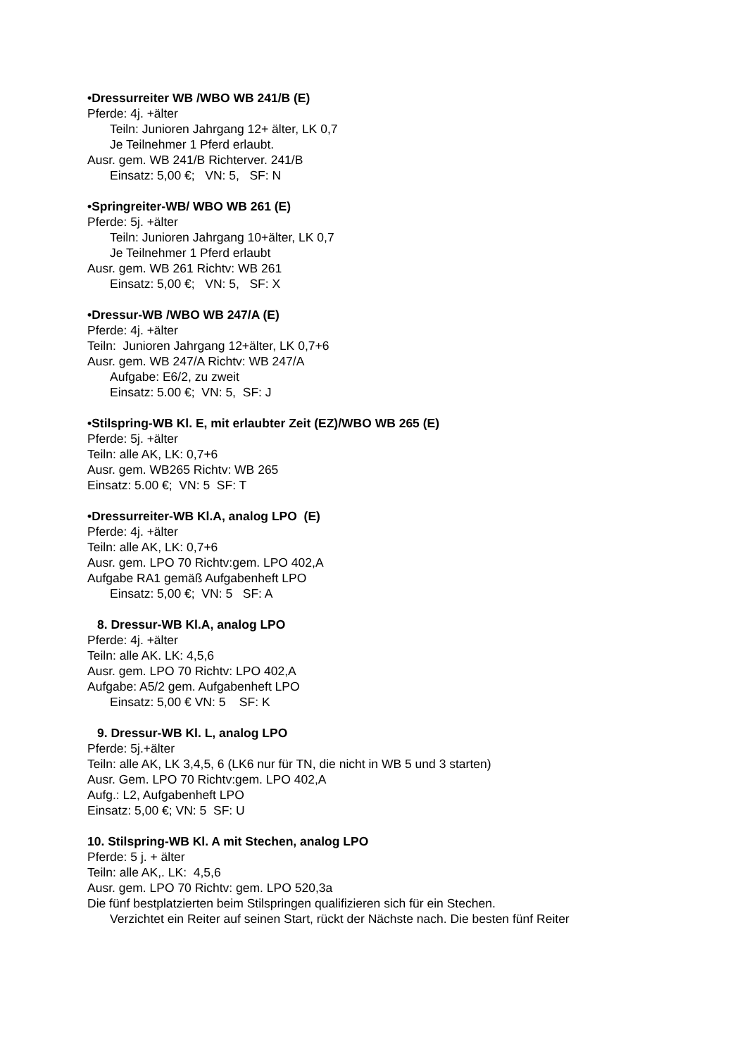•Dressurreiter WB /WBO WB 241/B (E)
Pferde: 4j. +älter
Teiln: Junioren Jahrgang 12+ älter, LK 0,7
Je Teilnehmer 1 Pferd erlaubt.
Ausr. gem. WB 241/B Richterver. 241/B
Einsatz: 5,00 €; VN: 5, SF: N
•Springreiter-WB/ WBO WB 261 (E)
Pferde: 5j. +älter
Teiln: Junioren Jahrgang 10+älter, LK 0,7
Je Teilnehmer 1 Pferd erlaubt
Ausr. gem. WB 261 Richtv: WB 261
Einsatz: 5,00 €; VN: 5, SF: X
•Dressur-WB /WBO WB 247/A (E)
Pferde: 4j. +älter
Teiln: Junioren Jahrgang 12+älter, LK 0,7+6
Ausr. gem. WB 247/A Richtv: WB 247/A
Aufgabe: E6/2, zu zweit
Einsatz: 5.00 €; VN: 5, SF: J
•Stilspring-WB Kl. E, mit erlaubter Zeit (EZ)/WBO WB 265 (E)
Pferde: 5j. +älter
Teiln: alle AK, LK: 0,7+6
Ausr. gem. WB265 Richtv: WB 265
Einsatz: 5.00 €; VN: 5 SF: T
•Dressurreiter-WB Kl.A, analog LPO (E)
Pferde: 4j. +älter
Teiln: alle AK, LK: 0,7+6
Ausr. gem. LPO 70 Richtv:gem. LPO 402,A
Aufgabe RA1 gemäß Aufgabenheft LPO
Einsatz: 5,00 €; VN: 5 SF: A
8. Dressur-WB Kl.A, analog LPO
Pferde: 4j. +älter
Teiln: alle AK. LK: 4,5,6
Ausr. gem. LPO 70 Richtv: LPO 402,A
Aufgabe: A5/2 gem. Aufgabenheft LPO
Einsatz: 5,00 € VN: 5 SF: K
9. Dressur-WB Kl. L, analog LPO
Pferde: 5j.+älter
Teiln: alle AK, LK 3,4,5, 6 (LK6 nur für TN, die nicht in WB 5 und 3 starten)
Ausr. Gem. LPO 70 Richtv:gem. LPO 402,A
Aufg.: L2, Aufgabenheft LPO
Einsatz: 5,00 €; VN: 5 SF: U
10. Stilspring-WB Kl. A mit Stechen, analog LPO
Pferde: 5 j. + älter
Teiln: alle AK,. LK: 4,5,6
Ausr. gem. LPO 70 Richtv: gem. LPO 520,3a
Die fünf bestplatzierten beim Stilspringen qualifizieren sich für ein Stechen.
Verzichtet ein Reiter auf seinen Start, rückt der Nächste nach. Die besten fünf Reiter